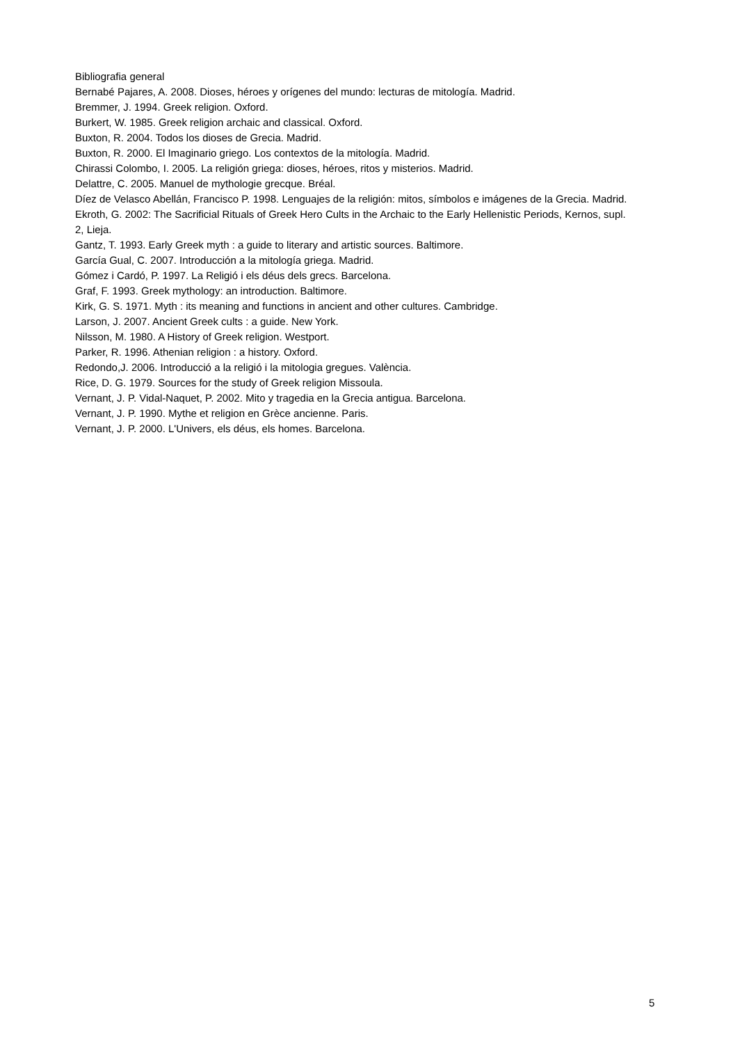Bibliografia general
Bernabé Pajares, A. 2008. Dioses, héroes y orígenes del mundo: lecturas de mitología. Madrid.
Bremmer, J. 1994. Greek religion. Oxford.
Burkert, W. 1985. Greek religion archaic and classical. Oxford.
Buxton, R. 2004. Todos los dioses de Grecia. Madrid.
Buxton, R. 2000. El Imaginario griego. Los contextos de la mitología. Madrid.
Chirassi Colombo, I. 2005. La religión griega: dioses, héroes, ritos y misterios. Madrid.
Delattre, C. 2005. Manuel de mythologie grecque. Bréal.
Díez de Velasco Abellán, Francisco P. 1998. Lenguajes de la religión: mitos, símbolos e imágenes de la Grecia. Madrid.
Ekroth, G. 2002: The Sacrificial Rituals of Greek Hero Cults in the Archaic to the Early Hellenistic Periods, Kernos, supl. 2, Lieja.
Gantz, T. 1993. Early Greek myth : a guide to literary and artistic sources. Baltimore.
García Gual, C. 2007. Introducción a la mitología griega. Madrid.
Gómez i Cardó, P. 1997. La Religió i els déus dels grecs. Barcelona.
Graf, F. 1993. Greek mythology: an introduction. Baltimore.
Kirk, G. S. 1971. Myth : its meaning and functions in ancient and other cultures. Cambridge.
Larson, J. 2007. Ancient Greek cults : a guide. New York.
Nilsson, M. 1980. A History of Greek religion. Westport.
Parker, R. 1996. Athenian religion : a history. Oxford.
Redondo,J. 2006. Introducció a la religió i la mitologia gregues. València.
Rice, D. G. 1979. Sources for the study of Greek religion Missoula.
Vernant, J. P. Vidal-Naquet, P. 2002. Mito y tragedia en la Grecia antigua. Barcelona.
Vernant, J. P. 1990. Mythe et religion en Grèce ancienne. Paris.
Vernant, J. P. 2000. L'Univers, els déus, els homes. Barcelona.
5